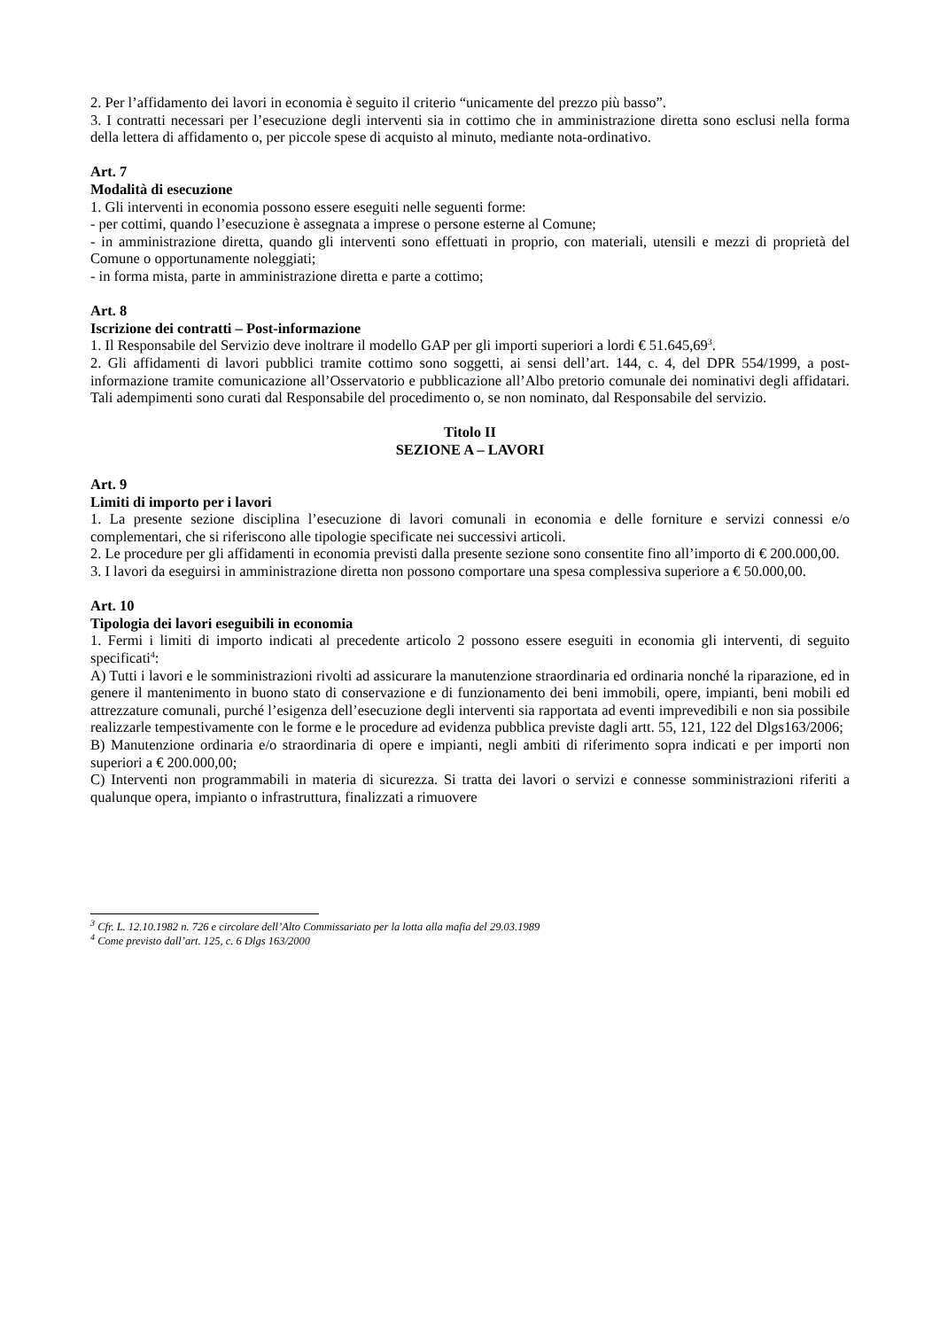2. Per l’affidamento dei lavori in economia è seguito il criterio “unicamente del prezzo più basso”.
3. I contratti necessari per l’esecuzione degli interventi sia in cottimo che in amministrazione diretta sono esclusi nella forma della lettera di affidamento o, per piccole spese di acquisto al minuto, mediante nota-ordinativo.
Art. 7
Modalità di esecuzione
1. Gli interventi in economia possono essere eseguiti nelle seguenti forme:
- per cottimi, quando l’esecuzione è assegnata a imprese o persone esterne al Comune;
- in amministrazione diretta, quando gli interventi sono effettuati in proprio, con materiali, utensili e mezzi di proprietà del Comune o opportunamente noleggiati;
- in forma mista, parte in amministrazione diretta e parte a cottimo;
Art. 8
Iscrizione dei contratti – Post-informazione
1. Il Responsabile del Servizio deve inoltrare il modello GAP per gli importi superiori a lordi € 51.645,69<sup>3</sup>.
2. Gli affidamenti di lavori pubblici tramite cottimo sono soggetti, ai sensi dell’art. 144, c. 4, del DPR 554/1999, a post-informazione tramite comunicazione all’Osservatorio e pubblicazione all’Albo pretorio comunale dei nominativi degli affidatari. Tali adempimenti sono curati dal Responsabile del procedimento o, se non nominato, dal Responsabile del servizio.
Titolo II
SEZIONE A – LAVORI
Art. 9
Limiti di importo per i lavori
1. La presente sezione disciplina l’esecuzione di lavori comunali in economia e delle forniture e servizi connessi e/o complementari, che si riferiscono alle tipologie specificate nei successivi articoli.
2. Le procedure per gli affidamenti in economia previsti dalla presente sezione sono consentite fino all’importo di € 200.000,00.
3. I lavori da eseguirsi in amministrazione diretta non possono comportare una spesa complessiva superiore a € 50.000,00.
Art. 10
Tipologia dei lavori eseguibili in economia
1. Fermi i limiti di importo indicati al precedente articolo 2 possono essere eseguiti in economia gli interventi, di seguito specificati<sup>4</sup>:
A) Tutti i lavori e le somministrazioni rivolti ad assicurare la manutenzione straordinaria ed ordinaria nonché la riparazione, ed in genere il mantenimento in buono stato di conservazione e di funzionamento dei beni immobili, opere, impianti, beni mobili ed attrezzature comunali, purché l’esigenza dell’esecuzione degli interventi sia rapportata ad eventi imprevedibili e non sia possibile realizzarle tempestivamente con le forme e le procedure ad evidenza pubblica previste dagli artt. 55, 121, 122 del Dlgs163/2006;
B) Manutenzione ordinaria e/o straordinaria di opere e impianti, negli ambiti di riferimento sopra indicati e per importi non superiori a € 200.000,00;
C) Interventi non programmabili in materia di sicurezza. Si tratta dei lavori o servizi e connesse somministrazioni riferiti a qualunque opera, impianto o infrastruttura, finalizzati a rimuovere
<sup>3</sup> Cfr. L. 12.10.1982 n. 726 e circolare dell’Alto Commissariato per la lotta alla mafia del 29.03.1989
<sup>4</sup> Come previsto dall’art. 125, c. 6 Dlgs 163/2000